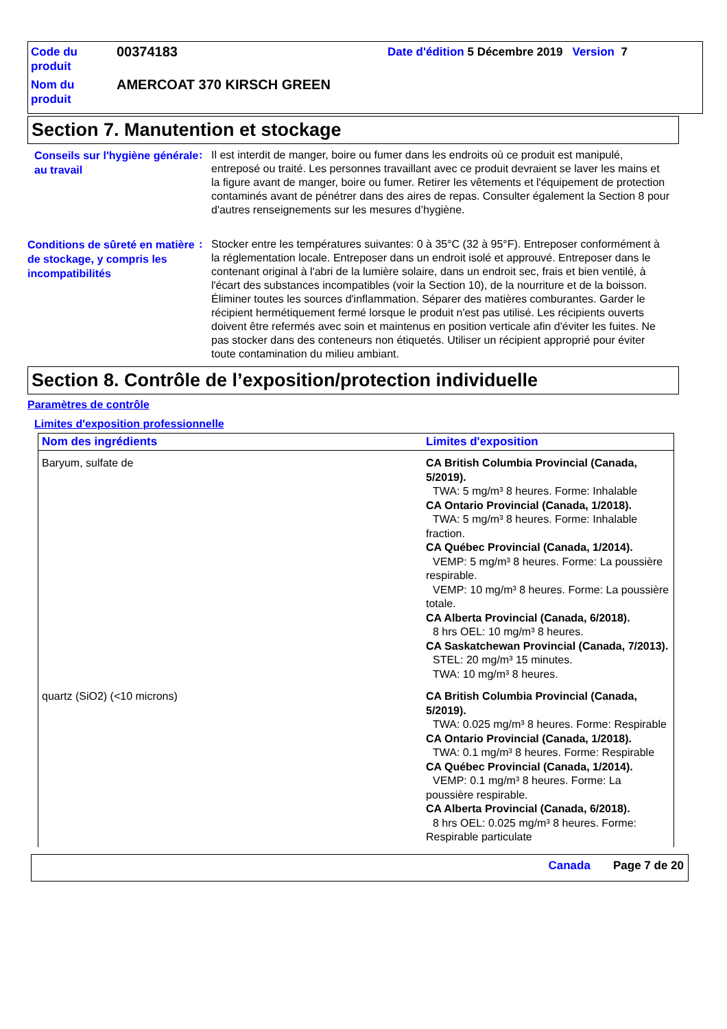Code du produit
00374183
Date d'édition 5 Décembre 2019 Version 7
Nom du produit
AMERCOAT 370 KIRSCH GREEN
Section 7. Manutention et stockage
Conseils sur l'hygiène générale au travail
:
Il est interdit de manger, boire ou fumer dans les endroits où ce produit est manipulé, entreposé ou traité. Les personnes travaillant avec ce produit devraient se laver les mains et la figure avant de manger, boire ou fumer. Retirer les vêtements et l'équipement de protection contaminés avant de pénétrer dans des aires de repas. Consulter également la Section 8 pour d'autres renseignements sur les mesures d’hygiène.
Conditions de sûreté en matière de stockage, y compris les incompatibilités
:
Stocker entre les températures suivantes: 0 à 35°C (32 à 95°F). Entreposer conformément à la réglementation locale. Entreposer dans un endroit isolé et approuvé. Entreposer dans le contenant original à l'abri de la lumière solaire, dans un endroit sec, frais et bien ventilé, à l'écart des substances incompatibles (voir la Section 10), de la nourriture et de la boisson. Éliminer toutes les sources d'inflammation. Séparer des matières comburantes. Garder le récipient hermétiquement fermé lorsque le produit n'est pas utilisé. Les récipients ouverts doivent être refermés avec soin et maintenus en position verticale afin d'éviter les fuites. Ne pas stocker dans des conteneurs non étiquetés. Utiliser un récipient approprié pour éviter toute contamination du milieu ambiant.
Section 8. Contrôle de l’exposition/protection individuelle
Paramètres de contrôle
Limites d'exposition professionnelle
| Nom des ingrédients | Limites d'exposition |
| --- | --- |
| Baryum, sulfate de | CA British Columbia Provincial (Canada, 5/2019). TWA: 5 mg/m³ 8 heures. Forme: Inhalable CA Ontario Provincial (Canada, 1/2018). TWA: 5 mg/m³ 8 heures. Forme: Inhalable fraction. CA Québec Provincial (Canada, 1/2014). VEMP: 5 mg/m³ 8 heures. Forme: La poussière respirable. VEMP: 10 mg/m³ 8 heures. Forme: La poussière totale. CA Alberta Provincial (Canada, 6/2018). 8 hrs OEL: 10 mg/m³ 8 heures. CA Saskatchewan Provincial (Canada, 7/2013). STEL: 20 mg/m³ 15 minutes. TWA: 10 mg/m³ 8 heures. |
| quartz (SiO2) (<10 microns) | CA British Columbia Provincial (Canada, 5/2019). TWA: 0.025 mg/m³ 8 heures. Forme: Respirable CA Ontario Provincial (Canada, 1/2018). TWA: 0.1 mg/m³ 8 heures. Forme: Respirable CA Québec Provincial (Canada, 1/2014). VEMP: 0.1 mg/m³ 8 heures. Forme: La poussière respirable. CA Alberta Provincial (Canada, 6/2018). 8 hrs OEL: 0.025 mg/m³ 8 heures. Forme: Respirable particulate |
Canada Page 7 de 20